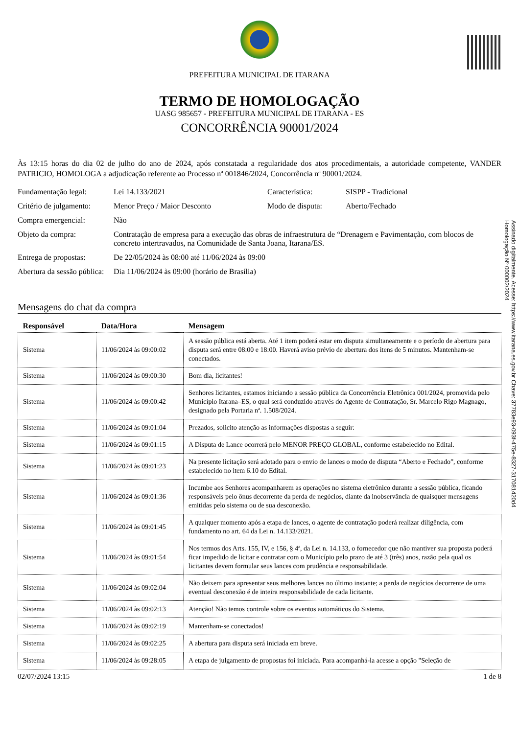Assinado digitalmente. Acesse: https://www.itarana.es.gov.br Chave: 37783e93-093f-475e-8327-317081420d4
Homologação Nº 000002/2024
PREFEITURA MUNICIPAL DE ITARANA
TERMO DE HOMOLOGAÇÃO
UASG 985657 - PREFEITURA MUNICIPAL DE ITARANA - ES
CONCORRÊNCIA 90001/2024
Às 13:15 horas do dia 02 de julho do ano de 2024, após constatada a regularidade dos atos procedimentais, a autoridade competente, VANDER PATRICIO, HOMOLOGA a adjudicação referente ao Processo nª 001846/2024, Concorrência nª 90001/2024.
Fundamentação legal:
Lei 14.133/2021
Característica:
SISPP - Tradicional
Critério de julgamento:
Menor Preço / Maior Desconto
Modo de disputa:
Aberto/Fechado
Compra emergencial:
Não
Objeto da compra:
Contratação de empresa para a execução das obras de infraestrutura de “Drenagem e Pavimentação, com blocos de concreto intertravados, na Comunidade de Santa Joana, Itarana/ES.
Entrega de propostas:
De 22/05/2024 às 08:00 até 11/06/2024 às 09:00
Abertura da sessão pública:
Dia 11/06/2024 às 09:00 (horário de Brasília)
Mensagens do chat da compra
| Responsável | Data/Hora | Mensagem |
| --- | --- | --- |
| Sistema | 11/06/2024 às 09:00:02 | A sessão pública está aberta. Até 1 item poderá estar em disputa simultaneamente e o período de abertura para disputa será entre 08:00 e 18:00. Haverá aviso prévio de abertura dos itens de 5 minutos. Mantenham-se conectados. |
| Sistema | 11/06/2024 às 09:00:30 | Bom dia, licitantes! |
| Sistema | 11/06/2024 às 09:00:42 | Senhores licitantes, estamos iniciando a sessão pública da Concorrência Eletrônica 001/2024, promovida pelo Município Itarana–ES, o qual será conduzido através do Agente de Contratação, Sr. Marcelo Rigo Magnago, designado pela Portaria nª. 1.508/2024. |
| Sistema | 11/06/2024 às 09:01:04 | Prezados, solicito atenção as informações dispostas a seguir: |
| Sistema | 11/06/2024 às 09:01:15 | A Disputa de Lance ocorrerá pelo MENOR PREÇO GLOBAL, conforme estabelecido no Edital. |
| Sistema | 11/06/2024 às 09:01:23 | Na presente licitação será adotado para o envio de lances o modo de disputa “Aberto e Fechado”, conforme estabelecido no item 6.10 do Edital. |
| Sistema | 11/06/2024 às 09:01:36 | Incumbe aos Senhores acompanharem as operações no sistema eletrônico durante a sessão pública, ficando responsáveis pelo ônus decorrente da perda de negócios, diante da inobservância de quaisquer mensagens emitidas pelo sistema ou de sua desconexão. |
| Sistema | 11/06/2024 às 09:01:45 | A qualquer momento após a etapa de lances, o agente de contratação poderá realizar diligência, com fundamento no art. 64 da Lei n. 14.133/2021. |
| Sistema | 11/06/2024 às 09:01:54 | Nos termos dos Arts. 155, IV, e 156, § 4ª, da Lei n. 14.133, o fornecedor que não mantiver sua proposta poderá ficar impedido de licitar e contratar com o Município pelo prazo de até 3 (três) anos, razão pela qual os licitantes devem formular seus lances com prudência e responsabilidade. |
| Sistema | 11/06/2024 às 09:02:04 | Não deixem para apresentar seus melhores lances no último instante; a perda de negócios decorrente de uma eventual desconexão é de inteira responsabilidade de cada licitante. |
| Sistema | 11/06/2024 às 09:02:13 | Atenção! Não temos controle sobre os eventos automáticos do Sistema. |
| Sistema | 11/06/2024 às 09:02:19 | Mantenham-se conectados! |
| Sistema | 11/06/2024 às 09:02:25 | A abertura para disputa será iniciada em breve. |
| Sistema | 11/06/2024 às 09:28:05 | A etapa de julgamento de propostas foi iniciada. Para acompanhá-la acesse a opção "Seleção de |
02/07/2024 13:15 1 de 8